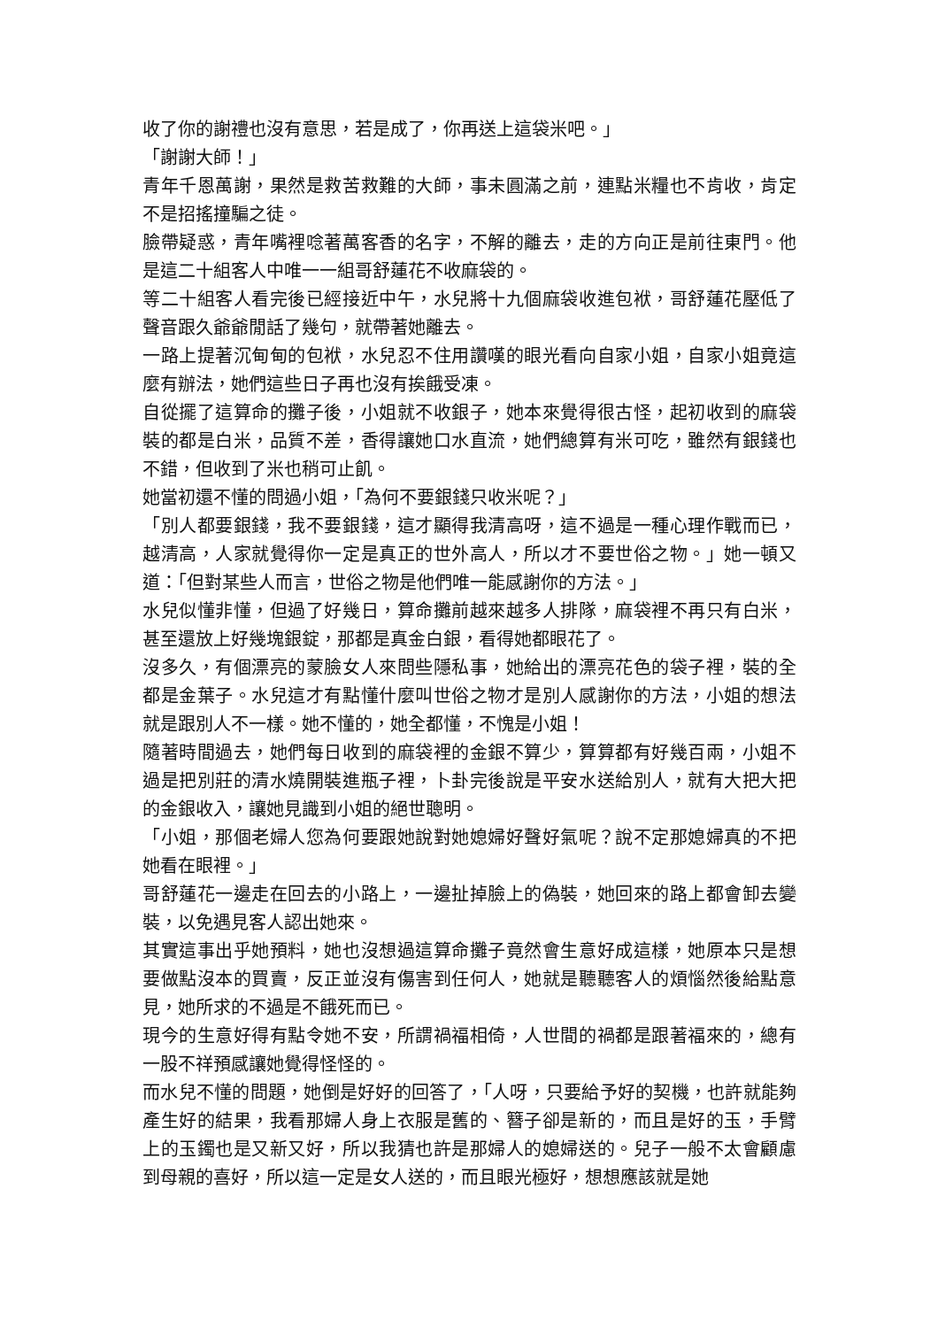收了你的謝禮也沒有意思，若是成了，你再送上這袋米吧。」
「謝謝大師！」
青年千恩萬謝，果然是救苦救難的大師，事未圓滿之前，連點米糧也不肯收，肯定不是招搖撞騙之徒。
臉帶疑惑，青年嘴裡唸著萬客香的名字，不解的離去，走的方向正是前往東門。他是這二十組客人中唯一一組哥舒蓮花不收麻袋的。
等二十組客人看完後已經接近中午，水兒將十九個麻袋收進包袱，哥舒蓮花壓低了聲音跟久爺爺閒話了幾句，就帶著她離去。
一路上提著沉甸甸的包袱，水兒忍不住用讚嘆的眼光看向自家小姐，自家小姐竟這麼有辦法，她們這些日子再也沒有挨餓受凍。
自從擺了這算命的攤子後，小姐就不收銀子，她本來覺得很古怪，起初收到的麻袋裝的都是白米，品質不差，香得讓她口水直流，她們總算有米可吃，雖然有銀錢也不錯，但收到了米也稍可止飢。
她當初還不懂的問過小姐，「為何不要銀錢只收米呢？」
「別人都要銀錢，我不要銀錢，這才顯得我清高呀，這不過是一種心理作戰而已，越清高，人家就覺得你一定是真正的世外高人，所以才不要世俗之物。」她一頓又道：「但對某些人而言，世俗之物是他們唯一能感謝你的方法。」
水兒似懂非懂，但過了好幾日，算命攤前越來越多人排隊，麻袋裡不再只有白米，甚至還放上好幾塊銀錠，那都是真金白銀，看得她都眼花了。
沒多久，有個漂亮的蒙臉女人來問些隱私事，她給出的漂亮花色的袋子裡，裝的全都是金葉子。水兒這才有點懂什麼叫世俗之物才是別人感謝你的方法，小姐的想法就是跟別人不一樣。她不懂的，她全都懂，不愧是小姐！
隨著時間過去，她們每日收到的麻袋裡的金銀不算少，算算都有好幾百兩，小姐不過是把別莊的清水燒開裝進瓶子裡，卜卦完後說是平安水送給別人，就有大把大把的金銀收入，讓她見識到小姐的絕世聰明。
「小姐，那個老婦人您為何要跟她說對她媳婦好聲好氣呢？說不定那媳婦真的不把她看在眼裡。」
哥舒蓮花一邊走在回去的小路上，一邊扯掉臉上的偽裝，她回來的路上都會卸去變裝，以免遇見客人認出她來。
其實這事出乎她預料，她也沒想過這算命攤子竟然會生意好成這樣，她原本只是想要做點沒本的買賣，反正並沒有傷害到任何人，她就是聽聽客人的煩惱然後給點意見，她所求的不過是不餓死而已。
現今的生意好得有點令她不安，所謂禍福相倚，人世間的禍都是跟著福來的，總有一股不祥預感讓她覺得怪怪的。
而水兒不懂的問題，她倒是好好的回答了，「人呀，只要給予好的契機，也許就能夠產生好的結果，我看那婦人身上衣服是舊的、簪子卻是新的，而且是好的玉，手臂上的玉鐲也是又新又好，所以我猜也許是那婦人的媳婦送的。兒子一般不太會顧慮到母親的喜好，所以這一定是女人送的，而且眼光極好，想想應該就是她